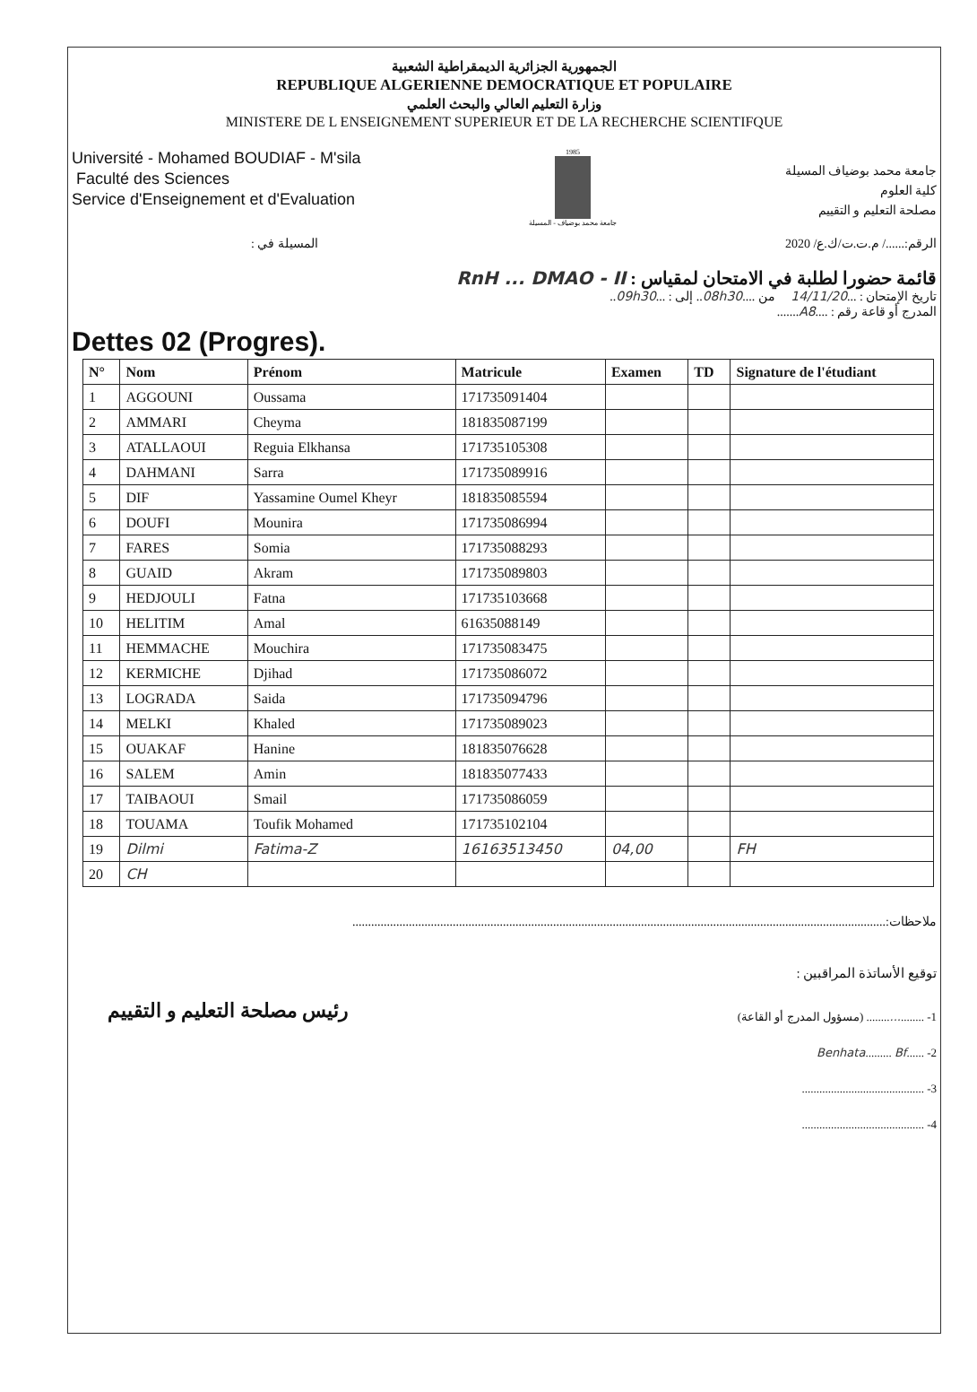الجمهورية الجزائرية الديمقراطية الشعبية
REPUBLIQUE ALGERIENNE DEMOCRATIQUE ET POPULAIRE
وزارة التعليم العالي والبحث العلمي
MINISTERE DE L ENSEIGNEMENT SUPERIEUR ET DE LA RECHERCHE SCIENTIFQUE
Université - Mohamed BOUDIAF - M'sila
Faculté des Sciences
Service d'Enseignement et d'Evaluation
1985
جامعة محمد بوضياف - المسيلة
جامعة محمد بوضياف المسيلة
كلية العلوم
مصلحة التعليم و التقييم
المسيلة في : الرقم:....../ م.ت.ت/ك.ع/ 2020
قائمة حضورا لطلبة في الامتحان لمقياس : RnH ... DMAO - II
تاريخ الإمتحان : ...14/11/20 من ....08h30.. إلى : ...09h30..
المدرج أو قاعة رقم : ....A8.......
Dettes 02 (Progres).
| N° | Nom | Prénom | Matricule | Examen | TD | Signature de l'étudiant |
| --- | --- | --- | --- | --- | --- | --- |
| 1 | AGGOUNI | Oussama | 171735091404 | | | |
| 2 | AMMARI | Cheyma | 181835087199 | | | |
| 3 | ATALLAOUI | Reguia Elkhansa | 171735105308 | | | |
| 4 | DAHMANI | Sarra | 171735089916 | | | |
| 5 | DIF | Yassamine Oumel Kheyr | 181835085594 | | | |
| 6 | DOUFI | Mounira | 171735086994 | | | |
| 7 | FARES | Somia | 171735088293 | | | |
| 8 | GUAID | Akram | 171735089803 | | | |
| 9 | HEDJOULI | Fatna | 171735103668 | | | |
| 10 | HELITIM | Amal | 61635088149 | | | |
| 11 | HEMMACHE | Mouchira | 171735083475 | | | |
| 12 | KERMICHE | Djihad | 171735086072 | | | |
| 13 | LOGRADA | Saida | 171735094796 | | | |
| 14 | MELKI | Khaled | 171735089023 | | | |
| 15 | OUAKAF | Hanine | 181835076628 | | | |
| 16 | SALEM | Amin | 181835077433 | | | |
| 17 | TAIBAOUI | Smail | 171735086059 | | | |
| 18 | TOUAMA | Toufik Mohamed | 171735102104 | | | |
| 19 | Dilmi | Fatima-Z | 16163513450 | 04,00 | | FH |
| 20 | CH | | | | | |
ملاحظات:..........................................................................................................................................................................
توقيع الأساتذة المراقبين :
رئيس مصلحة التعليم و التقييم
1- ................... (مسؤول المدرج أو القاعة)
2- ......Benhata......... Bf
3- ..........................................
4- ..........................................